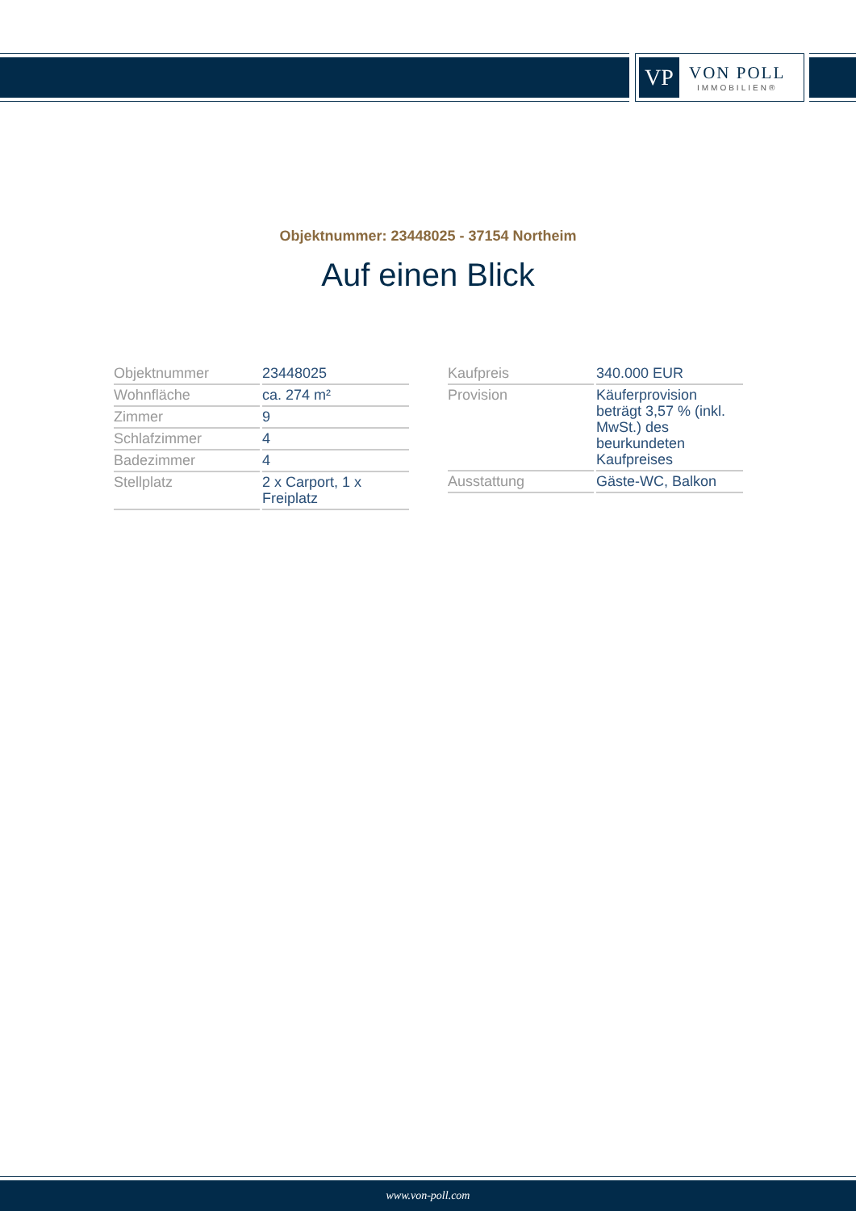VP
VON POLL
IMMOBILIEN®
Objektnummer: 23448025 - 37154 Northeim
Auf einen Blick
| Objektnummer | 23448025 |
| Wohnfläche | ca. 274 m² |
| Zimmer | 9 |
| Schlafzimmer | 4 |
| Badezimmer | 4 |
| Stellplatz | 2 x Carport, 1 x Freiplatz |
| Kaufpreis | 340.000 EUR |
| Provision | Käuferprovision beträgt 3,57 % (inkl. MwSt.) des beurkundeten Kaufpreises |
| Ausstattung | Gäste-WC, Balkon |
www.von-poll.com